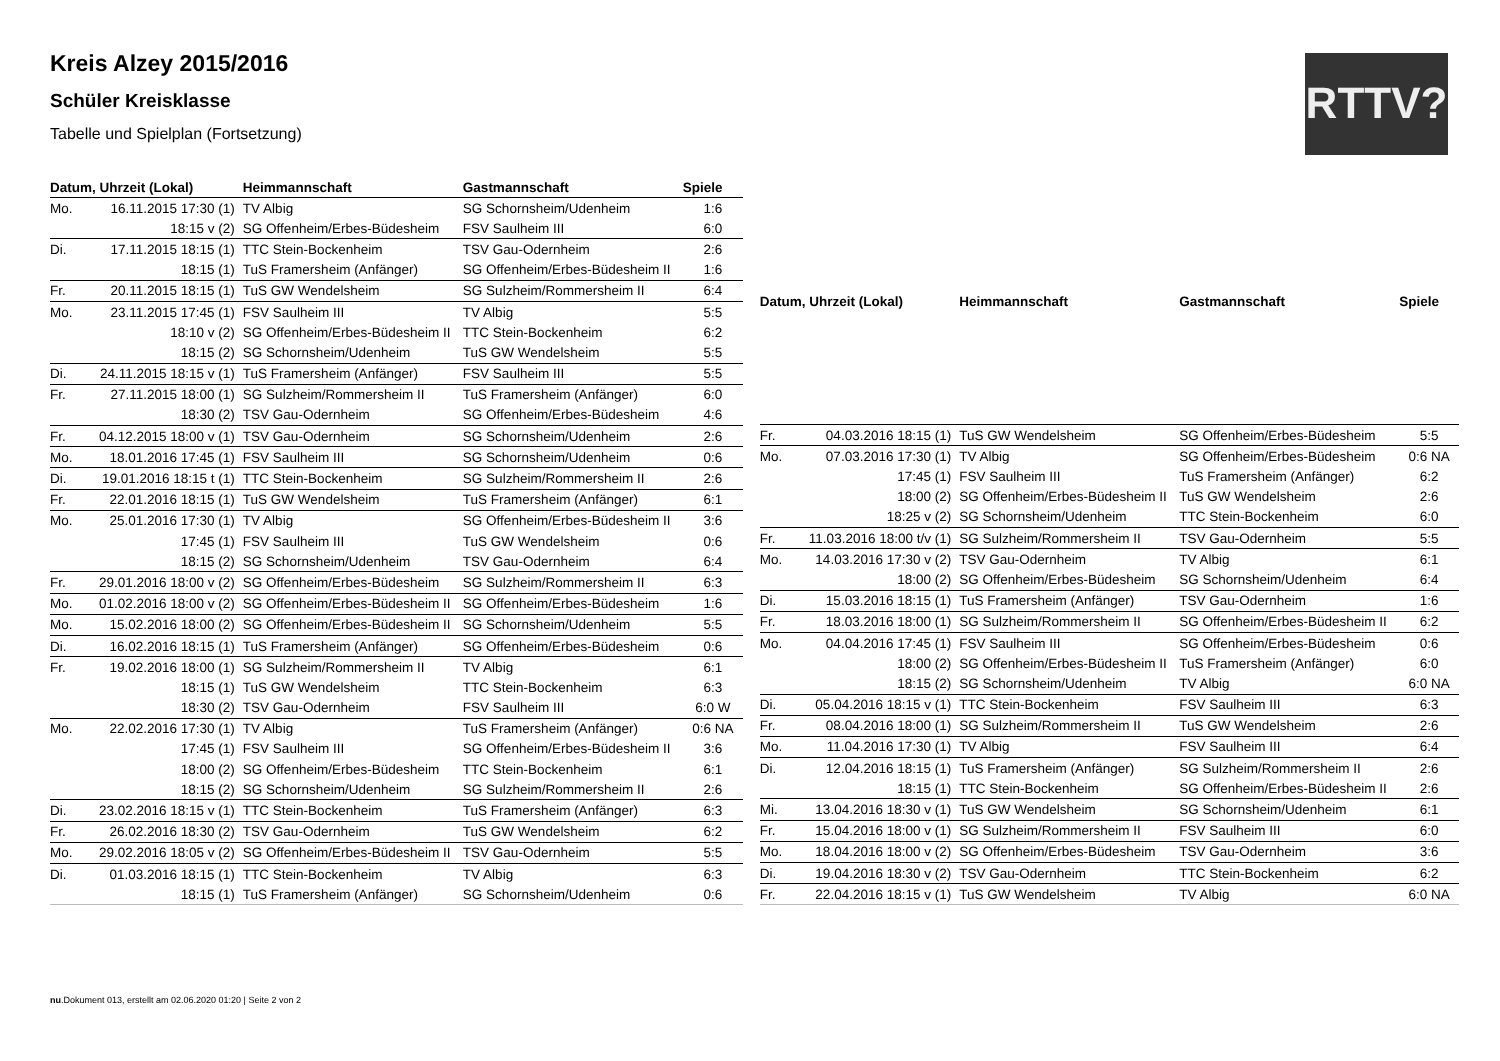Kreis Alzey 2015/2016
Schüler Kreisklasse
Tabelle und Spielplan (Fortsetzung)
RTTV?
| Datum, Uhrzeit (Lokal) | | Heimmannschaft | Gastmannschaft | Spiele |
| --- | --- | --- | --- | --- |
| Mo. | 16.11.2015 17:30 (1) | TV Albig | SG Schornsheim/Udenheim | 1:6 |
| | 18:15 v (2) | SG Offenheim/Erbes-Büdesheim | FSV Saulheim III | 6:0 |
| Di. | 17.11.2015 18:15 (1) | TTC Stein-Bockenheim | TSV Gau-Odernheim | 2:6 |
| | 18:15 (1) | TuS Framersheim (Anfänger) | SG Offenheim/Erbes-Büdesheim II | 1:6 |
| Fr. | 20.11.2015 18:15 (1) | TuS GW Wendelsheim | SG Sulzheim/Rommersheim II | 6:4 |
| Mo. | 23.11.2015 17:45 (1) | FSV Saulheim III | TV Albig | 5:5 |
| | 18:10 v (2) | SG Offenheim/Erbes-Büdesheim II | TTC Stein-Bockenheim | 6:2 |
| | 18:15 (2) | SG Schornsheim/Udenheim | TuS GW Wendelsheim | 5:5 |
| Di. | 24.11.2015 18:15 v (1) | TuS Framersheim (Anfänger) | FSV Saulheim III | 5:5 |
| Fr. | 27.11.2015 18:00 (1) | SG Sulzheim/Rommersheim II | TuS Framersheim (Anfänger) | 6:0 |
| | 18:30 (2) | TSV Gau-Odernheim | SG Offenheim/Erbes-Büdesheim | 4:6 |
| Fr. | 04.12.2015 18:00 v (1) | TSV Gau-Odernheim | SG Schornsheim/Udenheim | 2:6 |
| Mo. | 18.01.2016 17:45 (1) | FSV Saulheim III | SG Schornsheim/Udenheim | 0:6 |
| Di. | 19.01.2016 18:15 t (1) | TTC Stein-Bockenheim | SG Sulzheim/Rommersheim II | 2:6 |
| Fr. | 22.01.2016 18:15 (1) | TuS GW Wendelsheim | TuS Framersheim (Anfänger) | 6:1 |
| Mo. | 25.01.2016 17:30 (1) | TV Albig | SG Offenheim/Erbes-Büdesheim II | 3:6 |
| | 17:45 (1) | FSV Saulheim III | TuS GW Wendelsheim | 0:6 |
| | 18:15 (2) | SG Schornsheim/Udenheim | TSV Gau-Odernheim | 6:4 |
| Fr. | 29.01.2016 18:00 v (2) | SG Offenheim/Erbes-Büdesheim | SG Sulzheim/Rommersheim II | 6:3 |
| Mo. | 01.02.2016 18:00 v (2) | SG Offenheim/Erbes-Büdesheim II | SG Offenheim/Erbes-Büdesheim | 1:6 |
| Mo. | 15.02.2016 18:00 (2) | SG Offenheim/Erbes-Büdesheim II | SG Schornsheim/Udenheim | 5:5 |
| Di. | 16.02.2016 18:15 (1) | TuS Framersheim (Anfänger) | SG Offenheim/Erbes-Büdesheim | 0:6 |
| Fr. | 19.02.2016 18:00 (1) | SG Sulzheim/Rommersheim II | TV Albig | 6:1 |
| | 18:15 (1) | TuS GW Wendelsheim | TTC Stein-Bockenheim | 6:3 |
| | 18:30 (2) | TSV Gau-Odernheim | FSV Saulheim III | 6:0 W |
| Mo. | 22.02.2016 17:30 (1) | TV Albig | TuS Framersheim (Anfänger) | 0:6 NA |
| | 17:45 (1) | FSV Saulheim III | SG Offenheim/Erbes-Büdesheim II | 3:6 |
| | 18:00 (2) | SG Offenheim/Erbes-Büdesheim | TTC Stein-Bockenheim | 6:1 |
| | 18:15 (2) | SG Schornsheim/Udenheim | SG Sulzheim/Rommersheim II | 2:6 |
| Di. | 23.02.2016 18:15 v (1) | TTC Stein-Bockenheim | TuS Framersheim (Anfänger) | 6:3 |
| Fr. | 26.02.2016 18:30 (2) | TSV Gau-Odernheim | TuS GW Wendelsheim | 6:2 |
| Mo. | 29.02.2016 18:05 v (2) | SG Offenheim/Erbes-Büdesheim II | TSV Gau-Odernheim | 5:5 |
| Di. | 01.03.2016 18:15 (1) | TTC Stein-Bockenheim | TV Albig | 6:3 |
| | 18:15 (1) | TuS Framersheim (Anfänger) | SG Schornsheim/Udenheim | 0:6 |
| Datum, Uhrzeit (Lokal) | | Heimmannschaft | Gastmannschaft | Spiele |
| --- | --- | --- | --- | --- |
| Fr. | 04.03.2016 18:15 (1) | TuS GW Wendelsheim | SG Offenheim/Erbes-Büdesheim | 5:5 |
| Mo. | 07.03.2016 17:30 (1) | TV Albig | SG Offenheim/Erbes-Büdesheim | 0:6 NA |
| | 17:45 (1) | FSV Saulheim III | TuS Framersheim (Anfänger) | 6:2 |
| | 18:00 (2) | SG Offenheim/Erbes-Büdesheim II | TuS GW Wendelsheim | 2:6 |
| | 18:25 v (2) | SG Schornsheim/Udenheim | TTC Stein-Bockenheim | 6:0 |
| Fr. | 11.03.2016 18:00 t/v (1) | SG Sulzheim/Rommersheim II | TSV Gau-Odernheim | 5:5 |
| Mo. | 14.03.2016 17:30 v (2) | TSV Gau-Odernheim | TV Albig | 6:1 |
| | 18:00 (2) | SG Offenheim/Erbes-Büdesheim | SG Schornsheim/Udenheim | 6:4 |
| Di. | 15.03.2016 18:15 (1) | TuS Framersheim (Anfänger) | TSV Gau-Odernheim | 1:6 |
| Fr. | 18.03.2016 18:00 (1) | SG Sulzheim/Rommersheim II | SG Offenheim/Erbes-Büdesheim II | 6:2 |
| Mo. | 04.04.2016 17:45 (1) | FSV Saulheim III | SG Offenheim/Erbes-Büdesheim | 0:6 |
| | 18:00 (2) | SG Offenheim/Erbes-Büdesheim II | TuS Framersheim (Anfänger) | 6:0 |
| | 18:15 (2) | SG Schornsheim/Udenheim | TV Albig | 6:0 NA |
| Di. | 05.04.2016 18:15 v (1) | TTC Stein-Bockenheim | FSV Saulheim III | 6:3 |
| Fr. | 08.04.2016 18:00 (1) | SG Sulzheim/Rommersheim II | TuS GW Wendelsheim | 2:6 |
| Mo. | 11.04.2016 17:30 (1) | TV Albig | FSV Saulheim III | 6:4 |
| Di. | 12.04.2016 18:15 (1) | TuS Framersheim (Anfänger) | SG Sulzheim/Rommersheim II | 2:6 |
| | 18:15 (1) | TTC Stein-Bockenheim | SG Offenheim/Erbes-Büdesheim II | 2:6 |
| Mi. | 13.04.2016 18:30 v (1) | TuS GW Wendelsheim | SG Schornsheim/Udenheim | 6:1 |
| Fr. | 15.04.2016 18:00 v (1) | SG Sulzheim/Rommersheim II | FSV Saulheim III | 6:0 |
| Mo. | 18.04.2016 18:00 v (2) | SG Offenheim/Erbes-Büdesheim | TSV Gau-Odernheim | 3:6 |
| Di. | 19.04.2016 18:30 v (2) | TSV Gau-Odernheim | TTC Stein-Bockenheim | 6:2 |
| Fr. | 22.04.2016 18:15 v (1) | TuS GW Wendelsheim | TV Albig | 6:0 NA |
nu.Dokument 013, erstellt am 02.06.2020 01:20 | Seite 2 von 2